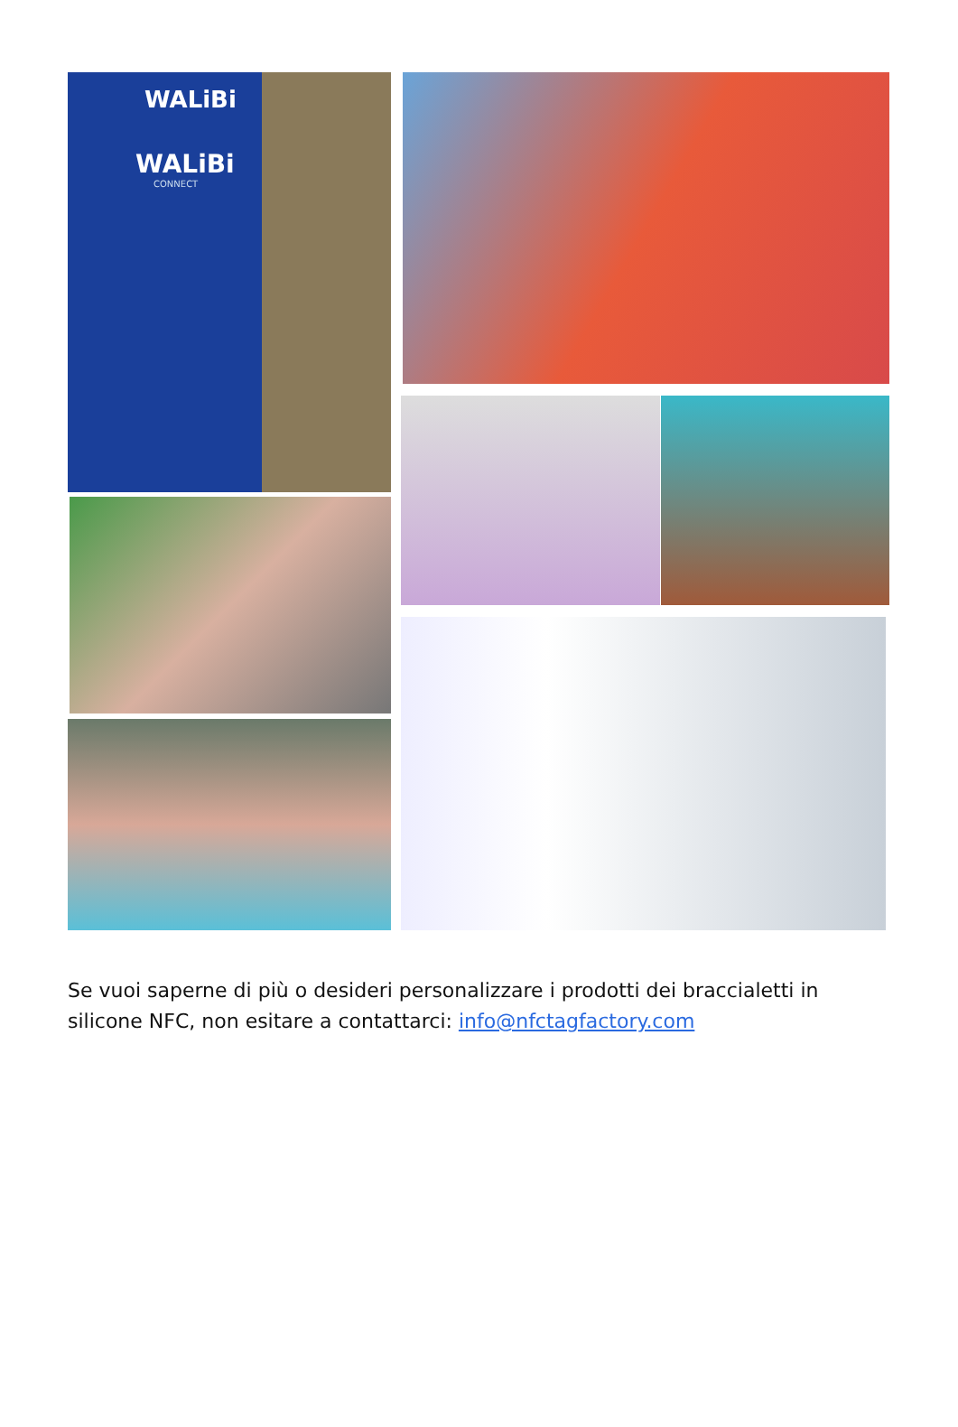WALiBi
WALiBi
CONNECT
Se vuoi saperne di più o desideri personalizzare i prodotti dei braccialetti in silicone NFC, non esitare a contattarci: info@nfctagfactory.com